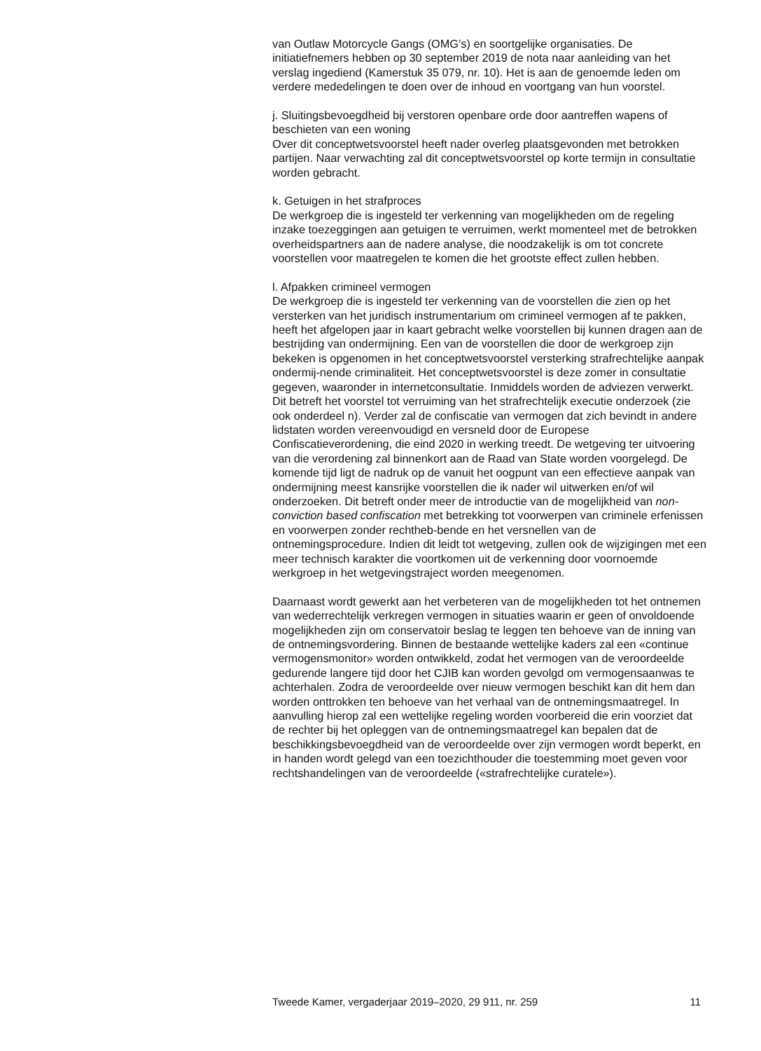van Outlaw Motorcycle Gangs (OMG’s) en soortgelijke organisaties. De initiatiefnemers hebben op 30 september 2019 de nota naar aanleiding van het verslag ingediend (Kamerstuk 35 079, nr. 10). Het is aan de genoemde leden om verdere mededelingen te doen over de inhoud en voortgang van hun voorstel.
j. Sluitingsbevoegdheid bij verstoren openbare orde door aantreffen wapens of beschieten van een woning
Over dit conceptwetsvoorstel heeft nader overleg plaatsgevonden met betrokken partijen. Naar verwachting zal dit conceptwetsvoorstel op korte termijn in consultatie worden gebracht.
k. Getuigen in het strafproces
De werkgroep die is ingesteld ter verkenning van mogelijkheden om de regeling inzake toezeggingen aan getuigen te verruimen, werkt momenteel met de betrokken overheidspartners aan de nadere analyse, die noodzakelijk is om tot concrete voorstellen voor maatregelen te komen die het grootste effect zullen hebben.
l. Afpakken crimineel vermogen
De werkgroep die is ingesteld ter verkenning van de voorstellen die zien op het versterken van het juridisch instrumentarium om crimineel vermogen af te pakken, heeft het afgelopen jaar in kaart gebracht welke voorstellen bij kunnen dragen aan de bestrijding van ondermijning. Een van de voorstellen die door de werkgroep zijn bekeken is opgenomen in het conceptwetsvoorstel versterking strafrechtelijke aanpak ondermij-nende criminaliteit. Het conceptwetsvoorstel is deze zomer in consultatie gegeven, waaronder in internetconsultatie. Inmiddels worden de adviezen verwerkt. Dit betreft het voorstel tot verruiming van het strafrechtelijk executie onderzoek (zie ook onderdeel n). Verder zal de confiscatie van vermogen dat zich bevindt in andere lidstaten worden vereenvoudigd en versneld door de Europese Confiscatieverordening, die eind 2020 in werking treedt. De wetgeving ter uitvoering van die verordening zal binnenkort aan de Raad van State worden voorgelegd. De komende tijd ligt de nadruk op de vanuit het oogpunt van een effectieve aanpak van ondermijning meest kansrijke voorstellen die ik nader wil uitwerken en/of wil onderzoeken. Dit betreft onder meer de introductie van de mogelijkheid van non-conviction based confiscation met betrekking tot voorwerpen van criminele erfenissen en voorwerpen zonder rechtheb-bende en het versnellen van de ontnemingsprocedure. Indien dit leidt tot wetgeving, zullen ook de wijzigingen met een meer technisch karakter die voortkomen uit de verkenning door voornoemde werkgroep in het wetgevingstraject worden meegenomen.
Daarnaast wordt gewerkt aan het verbeteren van de mogelijkheden tot het ontnemen van wederrechtelijk verkregen vermogen in situaties waarin er geen of onvoldoende mogelijkheden zijn om conservatoir beslag te leggen ten behoeve van de inning van de ontnemingsvordering. Binnen de bestaande wettelijke kaders zal een «continue vermogensmonitor» worden ontwikkeld, zodat het vermogen van de veroordeelde gedurende langere tijd door het CJIB kan worden gevolgd om vermogensaanwas te achterhalen. Zodra de veroordeelde over nieuw vermogen beschikt kan dit hem dan worden onttrokken ten behoeve van het verhaal van de ontnemingsmaatregel. In aanvulling hierop zal een wettelijke regeling worden voorbereid die erin voorziet dat de rechter bij het opleggen van de ontnemingsmaatregel kan bepalen dat de beschikkingsbevoegdheid van de veroordeelde over zijn vermogen wordt beperkt, en in handen wordt gelegd van een toezichthouder die toestemming moet geven voor rechtshandelingen van de veroordeelde («strafrechtelijke curatele»).
Tweede Kamer, vergaderjaar 2019–2020, 29 911, nr. 259 11